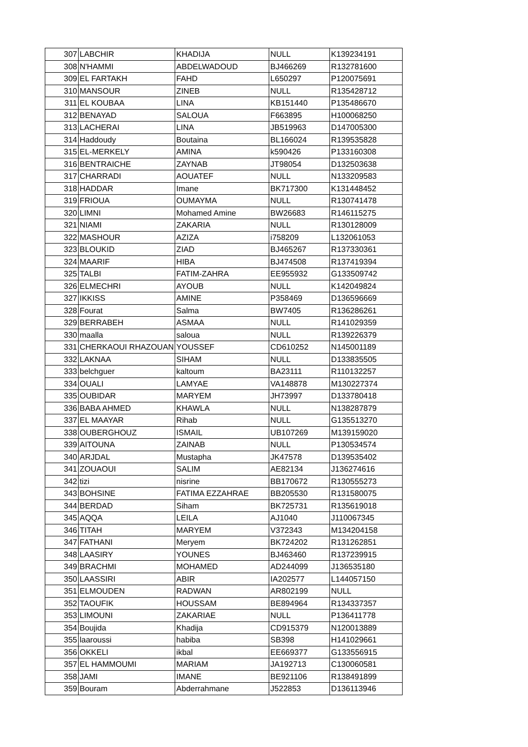| 307 | LABCHIR | KHADIJA | NULL | K139234191 |
| 308 | N'HAMMI | ABDELWADOUD | BJ466269 | R132781600 |
| 309 | EL FARTAKH | FAHD | L650297 | P120075691 |
| 310 | MANSOUR | ZINEB | NULL | R135428712 |
| 311 | EL KOUBAA | LINA | KB151440 | P135486670 |
| 312 | BENAYAD | SALOUA | F663895 | H100068250 |
| 313 | LACHERAI | LINA | JB519963 | D147005300 |
| 314 | Haddoudy | Boutaina | BL166024 | R139535828 |
| 315 | EL-MERKELY | AMINA | k590426 | P133160308 |
| 316 | BENTRAICHE | ZAYNAB | JT98054 | D132503638 |
| 317 | CHARRADI | AOUATEF | NULL | N133209583 |
| 318 | HADDAR | Imane | BK717300 | K131448452 |
| 319 | FRIOUA | OUMAYMA | NULL | R130741478 |
| 320 | LIMNI | Mohamed Amine | BW26683 | R146115275 |
| 321 | NIAMI | ZAKARIA | NULL | R130128009 |
| 322 | MASHOUR | AZIZA | i758209 | L132061053 |
| 323 | BLOUKID | ZIAD | BJ465267 | R137330361 |
| 324 | MAARIF | HIBA | BJ474508 | R137419394 |
| 325 | TALBI | FATIM-ZAHRA | EE955932 | G133509742 |
| 326 | ELMECHRI | AYOUB | NULL | K142049824 |
| 327 | IKKISS | AMINE | P358469 | D136596669 |
| 328 | Fourat | Salma | BW7405 | R136286261 |
| 329 | BERRABEH | ASMAA | NULL | R141029359 |
| 330 | maalla | saloua | NULL | R139226379 |
| 331 | CHERKAOUI RHAZOUAN | YOUSSEF | CD610252 | N145001189 |
| 332 | LAKNAA | SIHAM | NULL | D133835505 |
| 333 | belchguer | kaltoum | BA23111 | R110132257 |
| 334 | OUALI | LAMYAE | VA148878 | M130227374 |
| 335 | OUBIDAR | MARYEM | JH73997 | D133780418 |
| 336 | BABA AHMED | KHAWLA | NULL | N138287879 |
| 337 | EL MAAYAR | Rihab | NULL | G135513270 |
| 338 | OUBERGHOUZ | ISMAIL | UB107269 | M139159020 |
| 339 | AITOUNA | ZAINAB | NULL | P130534574 |
| 340 | ARJDAL | Mustapha | JK47578 | D139535402 |
| 341 | ZOUAOUI | SALIM | AE82134 | J136274616 |
| 342 | tizi | nisrine | BB170672 | R130555273 |
| 343 | BOHSINE | FATIMA EZZAHRAE | BB205530 | R131580075 |
| 344 | BERDAD | Siham | BK725731 | R135619018 |
| 345 | AQQA | LEILA | AJ1040 | J110067345 |
| 346 | TITAH | MARYEM | V372343 | M134204158 |
| 347 | FATHANI | Meryem | BK724202 | R131262851 |
| 348 | LAASIRY | YOUNES | BJ463460 | R137239915 |
| 349 | BRACHMI | MOHAMED | AD244099 | J136535180 |
| 350 | LAASSIRI | ABIR | IA202577 | L144057150 |
| 351 | ELMOUDEN | RADWAN | AR802199 | NULL |
| 352 | TAOUFIK | HOUSSAM | BE894964 | R134337357 |
| 353 | LIMOUNI | ZAKARIAE | NULL | P136411778 |
| 354 | Boujida | Khadija | CD915379 | N120013889 |
| 355 | laaroussi | habiba | SB398 | H141029661 |
| 356 | OKKELI | ikbal | EE669377 | G133556915 |
| 357 | EL HAMMOUMI | MARIAM | JA192713 | C130060581 |
| 358 | JAMI | IMANE | BE921106 | R138491899 |
| 359 | Bouram | Abderrahmane | J522853 | D136113946 |